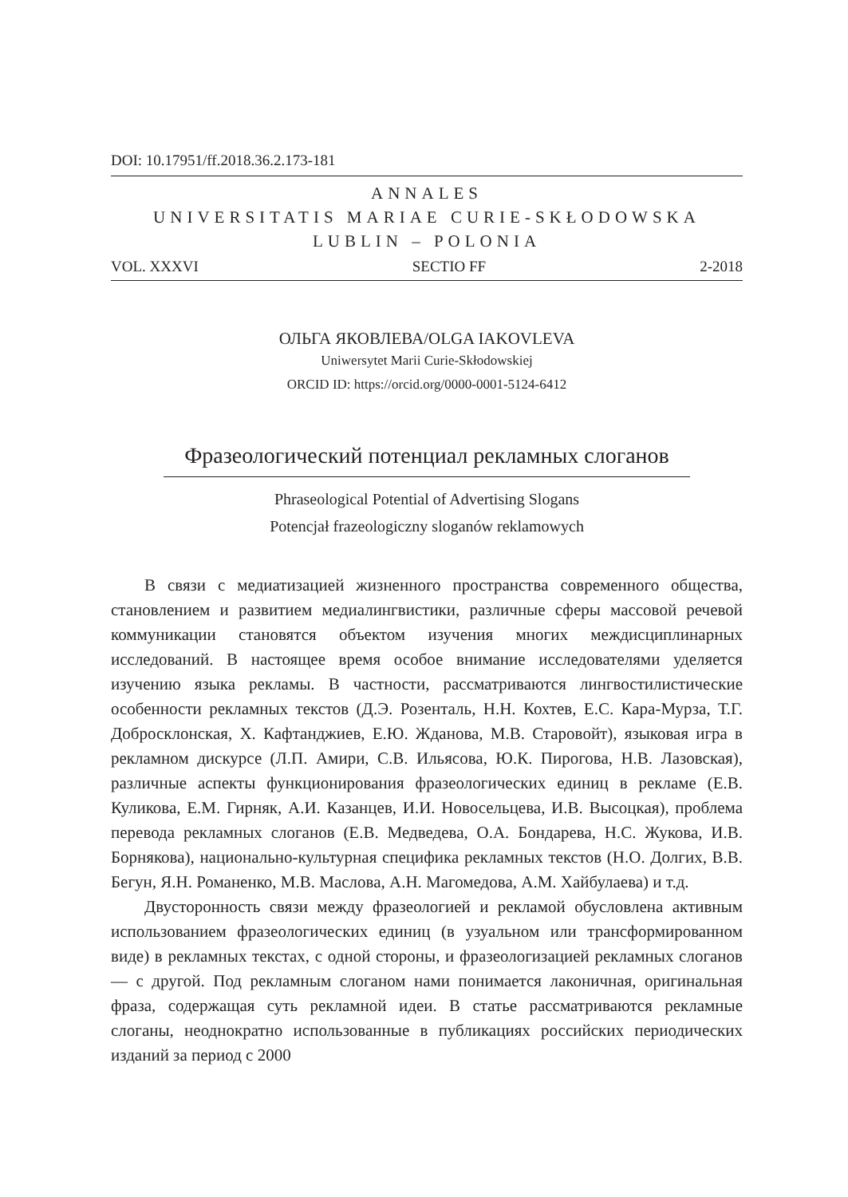DOI: 10.17951/ff.2018.36.2.173-181
ANNALES
UNIVERSITATIS MARIAE CURIE-SKŁODOWSKA
LUBLIN – POLONIA
VOL. XXXVI SECTIO FF 2-2018
ОЛЬГА ЯКОВЛЕВА/OLGA IAKOVLEVA
Uniwersytet Marii Curie-Skłodowskiej
ORCID ID: https://orcid.org/0000-0001-5124-6412
Фразеологический потенциал рекламных слоганов
Phraseological Potential of Advertising Slogans
Potencjał frazeologiczny sloganów reklamowych
В связи с медиатизацией жизненного пространства современного общества, становлением и развитием медиалингвистики, различные сферы массовой речевой коммуникации становятся объектом изучения многих междисциплинарных исследований. В настоящее время особое внимание исследователями уделяется изучению языка рекламы. В частности, рассматриваются лингвостилистические особенности рекламных текстов (Д.Э. Розенталь, Н.Н. Кохтев, Е.С. Кара-Мурза, Т.Г. Добросклонская, Х. Кафтанджиев, Е.Ю. Жданова, М.В. Старовойт), языковая игра в рекламном дискурсе (Л.П. Амири, С.В. Ильясова, Ю.К. Пирогова, Н.В. Лазовская), различные аспекты функционирования фразеологических единиц в рекламе (Е.В. Куликова, Е.М. Гирняк, А.И. Казанцев, И.И. Новосельцева, И.В. Высоцкая), проблема перевода рекламных слоганов (Е.В. Медведева, О.А. Бондарева, Н.С. Жукова, И.В. Борнякова), национально-культурная специфика рекламных текстов (Н.О. Долгих, В.В. Бегун, Я.Н. Романенко, М.В. Маслова, А.Н. Магомедова, А.М. Хайбулаева) и т.д.
Двусторонность связи между фразеологией и рекламой обусловлена активным использованием фразеологических единиц (в узуальном или трансформированном виде) в рекламных текстах, с одной стороны, и фразеологизацией рекламных слоганов — с другой. Под рекламным слоганом нами понимается лаконичная, оригинальная фраза, содержащая суть рекламной идеи. В статье рассматриваются рекламные слоганы, неоднократно использованные в публикациях российских периодических изданий за период с 2000